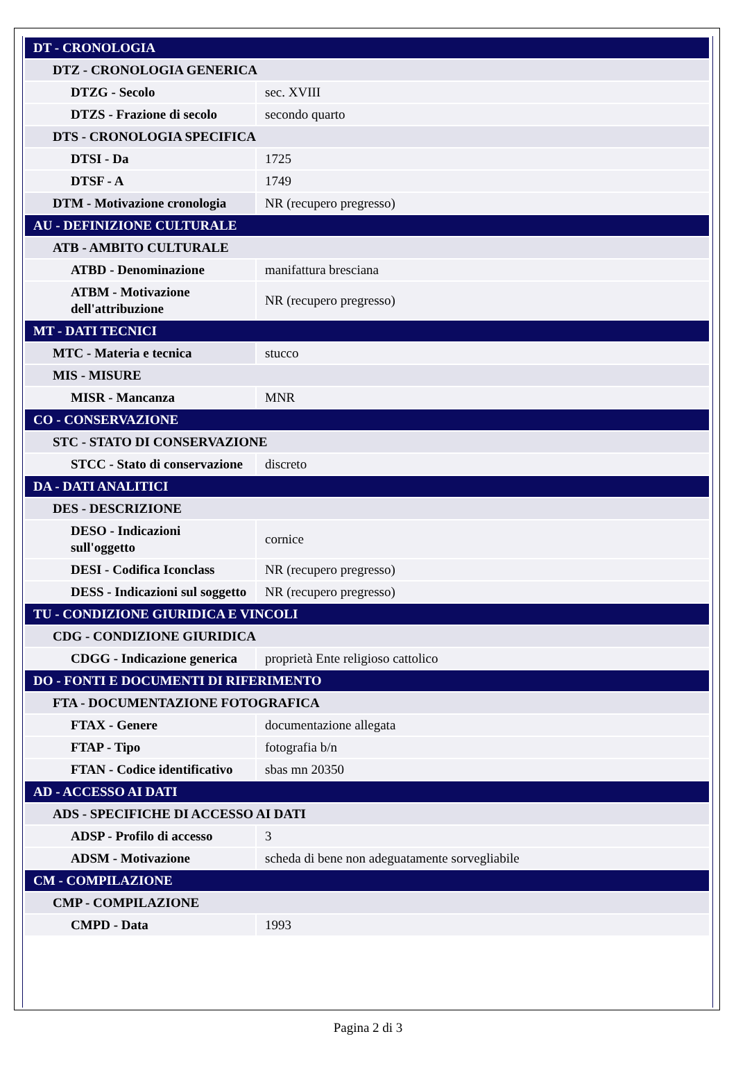| DT - CRONOLOGIA | |
| DTZ - CRONOLOGIA GENERICA | |
| DTZG - Secolo | sec. XVIII |
| DTZS - Frazione di secolo | secondo quarto |
| DTS - CRONOLOGIA SPECIFICA | |
| DTSI - Da | 1725 |
| DTSF - A | 1749 |
| DTM - Motivazione cronologia | NR (recupero pregresso) |
| AU - DEFINIZIONE CULTURALE | |
| ATB - AMBITO CULTURALE | |
| ATBD - Denominazione | manifattura bresciana |
| ATBM - Motivazione dell'attribuzione | NR (recupero pregresso) |
| MT - DATI TECNICI | |
| MTC - Materia e tecnica | stucco |
| MIS - MISURE | |
| MISR - Mancanza | MNR |
| CO - CONSERVAZIONE | |
| STC - STATO DI CONSERVAZIONE | |
| STCC - Stato di conservazione | discreto |
| DA - DATI ANALITICI | |
| DES - DESCRIZIONE | |
| DESO - Indicazioni sull'oggetto | cornice |
| DESI - Codifica Iconclass | NR (recupero pregresso) |
| DESS - Indicazioni sul soggetto | NR (recupero pregresso) |
| TU - CONDIZIONE GIURIDICA E VINCOLI | |
| CDG - CONDIZIONE GIURIDICA | |
| CDGG - Indicazione generica | proprietà Ente religioso cattolico |
| DO - FONTI E DOCUMENTI DI RIFERIMENTO | |
| FTA - DOCUMENTAZIONE FOTOGRAFICA | |
| FTAX - Genere | documentazione allegata |
| FTAP - Tipo | fotografia b/n |
| FTAN - Codice identificativo | sbas mn 20350 |
| AD - ACCESSO AI DATI | |
| ADS - SPECIFICHE DI ACCESSO AI DATI | |
| ADSP - Profilo di accesso | 3 |
| ADSM - Motivazione | scheda di bene non adeguatamente sorvegliabile |
| CM - COMPILAZIONE | |
| CMP - COMPILAZIONE | |
| CMPD - Data | 1993 |
Pagina 2 di 3